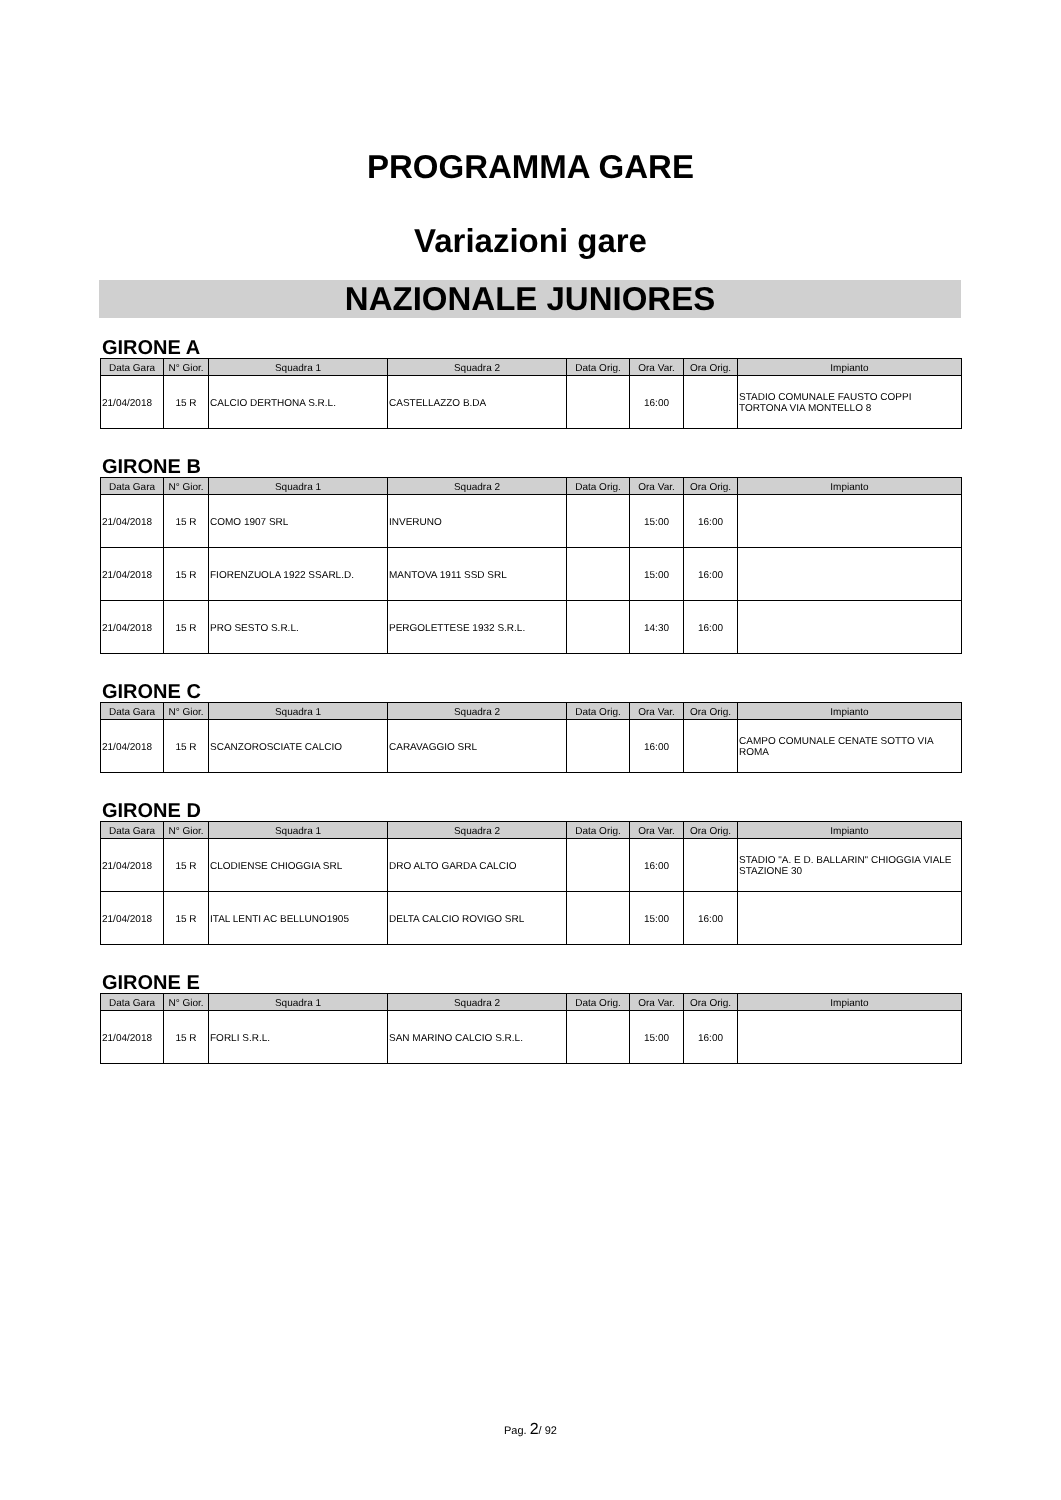PROGRAMMA GARE
Variazioni gare
NAZIONALE JUNIORES
GIRONE A
| Data Gara | N° Gior. | Squadra 1 | Squadra 2 | Data Orig. | Ora Var. | Ora Orig. | Impianto |
| --- | --- | --- | --- | --- | --- | --- | --- |
| 21/04/2018 | 15 R | CALCIO DERTHONA S.R.L. | CASTELLAZZO B.DA | | 16:00 | | STADIO COMUNALE FAUSTO COPPI TORTONA VIA MONTELLO 8 |
GIRONE B
| Data Gara | N° Gior. | Squadra 1 | Squadra 2 | Data Orig. | Ora Var. | Ora Orig. | Impianto |
| --- | --- | --- | --- | --- | --- | --- | --- |
| 21/04/2018 | 15 R | COMO 1907 SRL | INVERUNO | | 15:00 | 16:00 | |
| 21/04/2018 | 15 R | FIORENZUOLA 1922 SSARL.D. | MANTOVA 1911 SSD SRL | | 15:00 | 16:00 | |
| 21/04/2018 | 15 R | PRO SESTO S.R.L. | PERGOLETTESE 1932 S.R.L. | | 14:30 | 16:00 | |
GIRONE C
| Data Gara | N° Gior. | Squadra 1 | Squadra 2 | Data Orig. | Ora Var. | Ora Orig. | Impianto |
| --- | --- | --- | --- | --- | --- | --- | --- |
| 21/04/2018 | 15 R | SCANZOROSCIATE CALCIO | CARAVAGGIO SRL | | 16:00 | | CAMPO COMUNALE CENATE SOTTO VIA ROMA |
GIRONE D
| Data Gara | N° Gior. | Squadra 1 | Squadra 2 | Data Orig. | Ora Var. | Ora Orig. | Impianto |
| --- | --- | --- | --- | --- | --- | --- | --- |
| 21/04/2018 | 15 R | CLODIENSE CHIOGGIA SRL | DRO ALTO GARDA CALCIO | | 16:00 | | STADIO "A. E D. BALLARIN" CHIOGGIA VIALE STAZIONE 30 |
| 21/04/2018 | 15 R | ITAL LENTI AC BELLUNO1905 | DELTA CALCIO ROVIGO SRL | | 15:00 | 16:00 | |
GIRONE E
| Data Gara | N° Gior. | Squadra 1 | Squadra 2 | Data Orig. | Ora Var. | Ora Orig. | Impianto |
| --- | --- | --- | --- | --- | --- | --- | --- |
| 21/04/2018 | 15 R | FORLI S.R.L. | SAN MARINO CALCIO S.R.L. | | 15:00 | 16:00 | |
Pag. 2/ 92